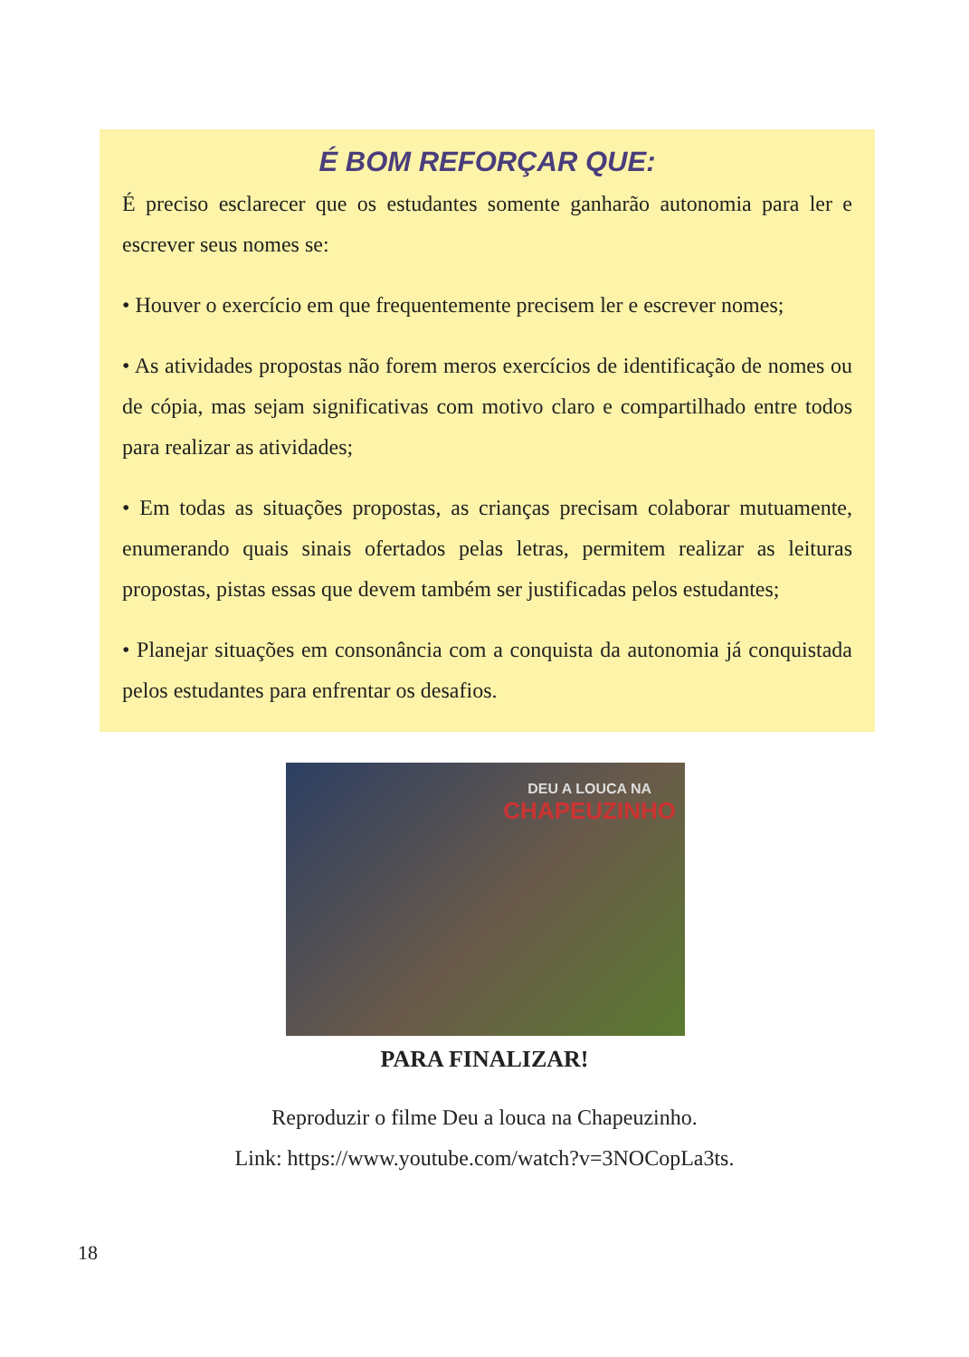É BOM REFORÇAR QUE:
É preciso esclarecer que os estudantes somente ganharão autonomia para ler e escrever seus nomes se:
• Houver o exercício em que frequentemente precisem ler e escrever nomes;
• As atividades propostas não forem meros exercícios de identificação de nomes ou de cópia, mas sejam significativas com motivo claro e compartilhado entre todos para realizar as atividades;
• Em todas as situações propostas, as crianças precisam colaborar mutuamente, enumerando quais sinais ofertados pelas letras, permitem realizar as leituras propostas, pistas essas que devem também ser justificadas pelos estudantes;
• Planejar situações em consonância com a conquista da autonomia já conquistada pelos estudantes para enfrentar os desafios.
DEU A LOUCA NA
CHAPEUZINHO
PARA FINALIZAR!
Reproduzir o filme Deu a louca na Chapeuzinho.
Link: https://www.youtube.com/watch?v=3NOCopLa3ts.
18